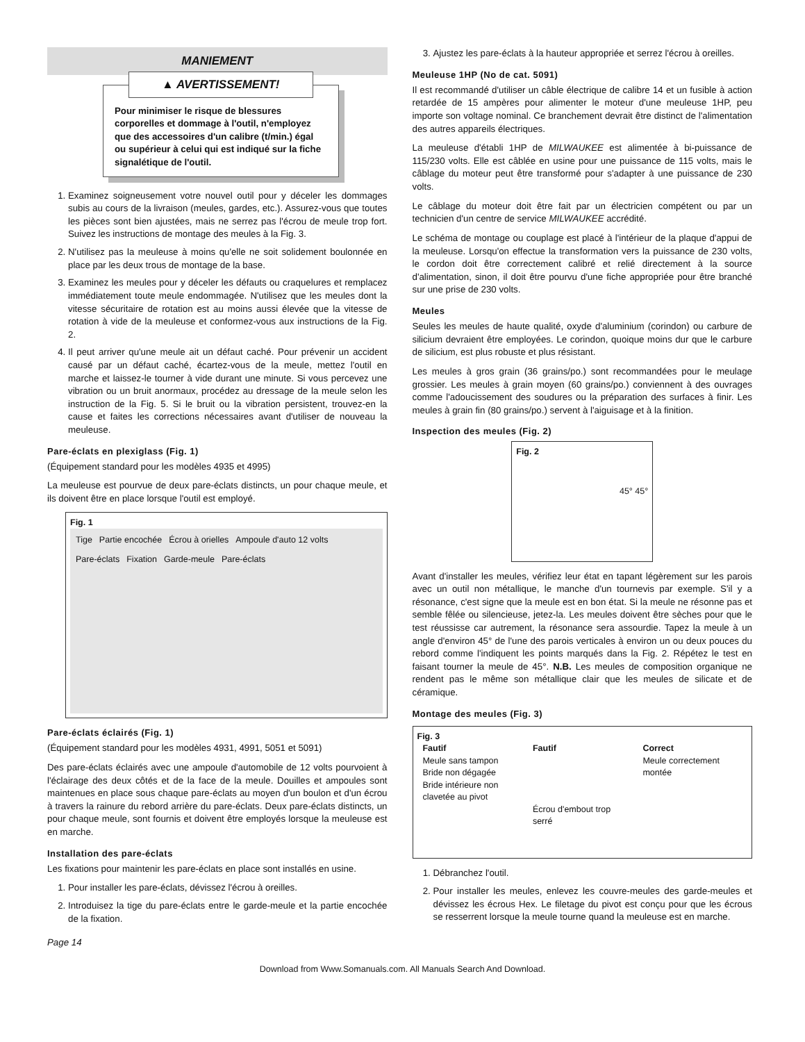MANIEMENT
▲ AVERTISSEMENT!
Pour minimiser le risque de blessures corporelles et dommage à l'outil, n'employez que des accessoires d'un calibre (t/min.) égal ou supérieur à celui qui est indiqué sur la fiche signalétique de l'outil.
1. Examinez soigneusement votre nouvel outil pour y déceler les dommages subis au cours de la livraison (meules, gardes, etc.). Assurez-vous que toutes les pièces sont bien ajustées, mais ne serrez pas l'écrou de meule trop fort. Suivez les instructions de montage des meules à la Fig. 3.
2. N'utilisez pas la meuleuse à moins qu'elle ne soit solidement boulonnée en place par les deux trous de montage de la base.
3. Examinez les meules pour y déceler les défauts ou craquelures et remplacez immédiatement toute meule endommagée. N'utilisez que les meules dont la vitesse sécuritaire de rotation est au moins aussi élevée que la vitesse de rotation à vide de la meuleuse et conformez-vous aux instructions de la Fig. 2.
4. Il peut arriver qu'une meule ait un défaut caché. Pour prévenir un accident causé par un défaut caché, écartez-vous de la meule, mettez l'outil en marche et laissez-le tourner à vide durant une minute. Si vous percevez une vibration ou un bruit anormaux, procédez au dressage de la meule selon les instruction de la Fig. 5. Si le bruit ou la vibration persistent, trouvez-en la cause et faites les corrections nécessaires avant d'utiliser de nouveau la meuleuse.
Pare-éclats en plexiglass (Fig. 1)
(Équipement standard pour les modèles 4935 et 4995)
La meuleuse est pourvue de deux pare-éclats distincts, un pour chaque meule, et ils doivent être en place lorsque l'outil est employé.
Fig. 1
Tige Partie encochée Écrou à orielles Ampoule d'auto 12 volts Pare-éclats Fixation Garde-meule Pare-éclats
Pare-éclats éclairés (Fig. 1)
(Équipement standard pour les modèles 4931, 4991, 5051 et 5091)
Des pare-éclats éclairés avec une ampoule d'automobile de 12 volts pourvoient à l'éclairage des deux côtés et de la face de la meule. Douilles et ampoules sont maintenues en place sous chaque pare-éclats au moyen d'un boulon et d'un écrou à travers la rainure du rebord arrière du pare-éclats. Deux pare-éclats distincts, un pour chaque meule, sont fournis et doivent être employés lorsque la meuleuse est en marche.
Installation des pare-éclats
Les fixations pour maintenir les pare-éclats en place sont installés en usine.
1. Pour installer les pare-éclats, dévissez l'écrou à oreilles.
2. Introduisez la tige du pare-éclats entre le garde-meule et la partie encochée de la fixation.
3. Ajustez les pare-éclats à la hauteur appropriée et serrez l'écrou à oreilles.
Meuleuse 1HP (No de cat. 5091)
Il est recommandé d'utiliser un câble électrique de calibre 14 et un fusible à action retardée de 15 ampères pour alimenter le moteur d'une meuleuse 1HP, peu importe son voltage nominal. Ce branchement devrait être distinct de l'alimentation des autres appareils électriques.
La meuleuse d'établi 1HP de MILWAUKEE est alimentée à bi-puissance de 115/230 volts. Elle est câblée en usine pour une puissance de 115 volts, mais le câblage du moteur peut être transformé pour s'adapter à une puissance de 230 volts.
Le câblage du moteur doit être fait par un électricien compétent ou par un technicien d'un centre de service MILWAUKEE accrédité.
Le schéma de montage ou couplage est placé à l'intérieur de la plaque d'appui de la meuleuse. Lorsqu'on effectue la transformation vers la puissance de 230 volts, le cordon doit être correctement calibré et relié directement à la source d'alimentation, sinon, il doit être pourvu d'une fiche appropriée pour être branché sur une prise de 230 volts.
Meules
Seules les meules de haute qualité, oxyde d'aluminium (corindon) ou carbure de silicium devraient être employées. Le corindon, quoique moins dur que le carbure de silicium, est plus robuste et plus résistant.
Les meules à gros grain (36 grains/po.) sont recommandées pour le meulage grossier. Les meules à grain moyen (60 grains/po.) conviennent à des ouvrages comme l'adoucissement des soudures ou la préparation des surfaces à finir. Les meules à grain fin (80 grains/po.) servent à l'aiguisage et à la finition.
Inspection des meules (Fig. 2)
Fig. 2
45° 45°
Avant d'installer les meules, vérifiez leur état en tapant légèrement sur les parois avec un outil non métallique, le manche d'un tournevis par exemple. S'il y a résonance, c'est signe que la meule est en bon état. Si la meule ne résonne pas et semble fêlée ou silencieuse, jetez-la. Les meules doivent être sèches pour que le test réussisse car autrement, la résonance sera assourdie. Tapez la meule à un angle d'environ 45° de l'une des parois verticales à environ un ou deux pouces du rebord comme l'indiquent les points marqués dans la Fig. 2. Répétez le test en faisant tourner la meule de 45°. N.B. Les meules de composition organique ne rendent pas le même son métallique clair que les meules de silicate et de céramique.
Montage des meules (Fig. 3)
Fig. 3
Fautif
Meule sans tampon
Bride non dégagée
Bride intérieure non clavetée au pivot
Fautif
Écrou d'embout trop serré
Correct
Meule correctement montée
1. Débranchez l'outil.
2. Pour installer les meules, enlevez les couvre-meules des garde-meules et dévissez les écrous Hex. Le filetage du pivot est conçu pour que les écrous se resserrent lorsque la meule tourne quand la meuleuse est en marche.
Page 14
Download from Www.Somanuals.com. All Manuals Search And Download.